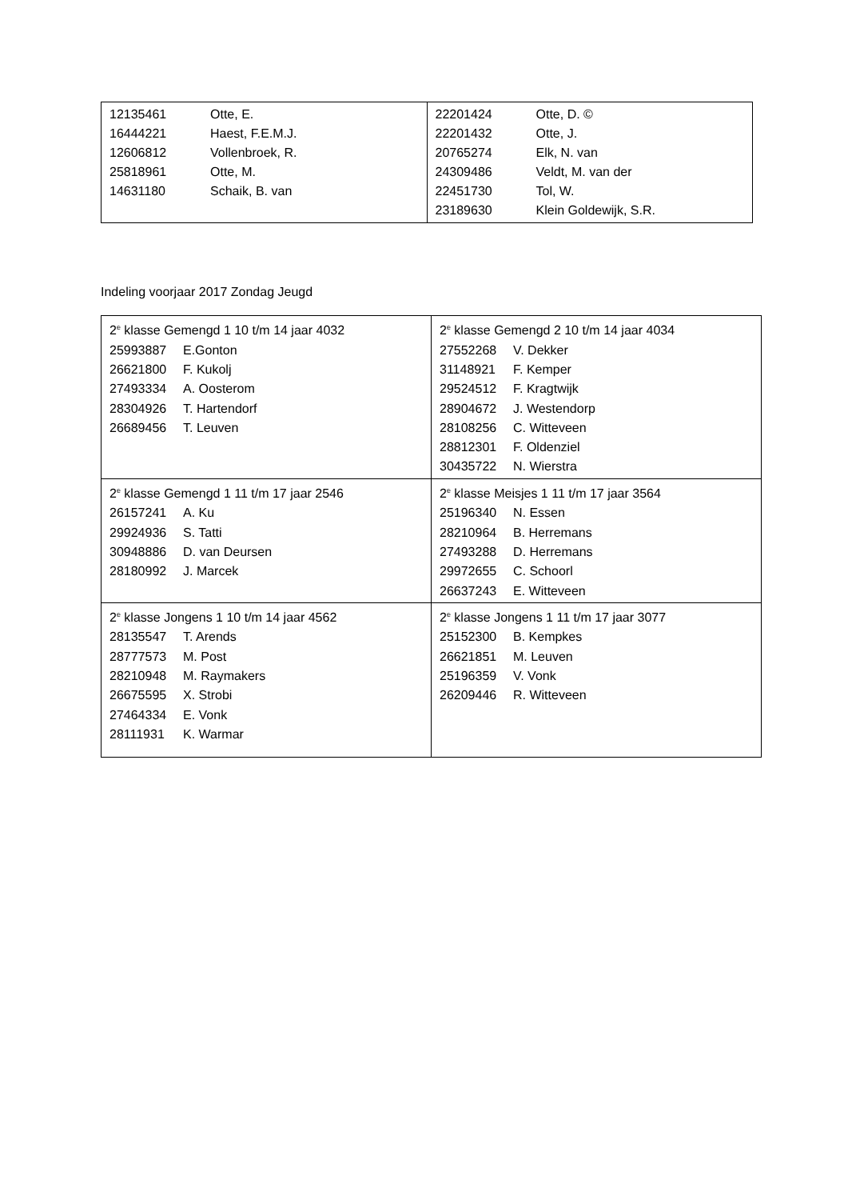| / 12135461 / Otte, E. / / 16444221 / Haest, F.E.M.J. / / 12606812 / Vollenbroek, R. / / 25818961 / Otte, M. / / 14631180 / Schaik, B. van / | / 22201424 / Otte, D. © / / 22201432 / Otte, J. / / 20765274 / Elk, N. van / / 24309486 / Veldt, M. van der / / 22451730 / Tol, W. / / 23189630 / Klein Goldewijk, S.R. / |
Indeling voorjaar 2017 Zondag Jeugd
| 2<sup>e</sup> klasse Gemengd 1 10 t/m 14 jaar 4032 25993887 E.Gonton 26621800 F. Kukolj 27493334 A. Oosterom 28304926 T. Hartendorf 26689456 T. Leuven | 2<sup>e</sup> klasse Gemengd 2 10 t/m 14 jaar 4034 27552268 V. Dekker 31148921 F. Kemper 29524512 F. Kragtwijk 28904672 J. Westendorp 28108256 C. Witteveen 28812301 F. Oldenziel 30435722 N. Wierstra |
| 2<sup>e</sup> klasse Gemengd 1 11 t/m 17 jaar 2546 26157241 A. Ku 29924936 S. Tatti 30948886 D. van Deursen 28180992 J. Marcek | 2<sup>e</sup> klasse Meisjes 1 11 t/m 17 jaar 3564 25196340 N. Essen 28210964 B. Herremans 27493288 D. Herremans 29972655 C. Schoorl 26637243 E. Witteveen |
| 2<sup>e</sup> klasse Jongens 1 10 t/m 14 jaar 4562 28135547 T. Arends 28777573 M. Post 28210948 M. Raymakers 26675595 X. Strobi 27464334 E. Vonk 28111931 K. Warmar | 2<sup>e</sup> klasse Jongens 1 11 t/m 17 jaar 3077 25152300 B. Kempkes 26621851 M. Leuven 25196359 V. Vonk 26209446 R. Witteveen |